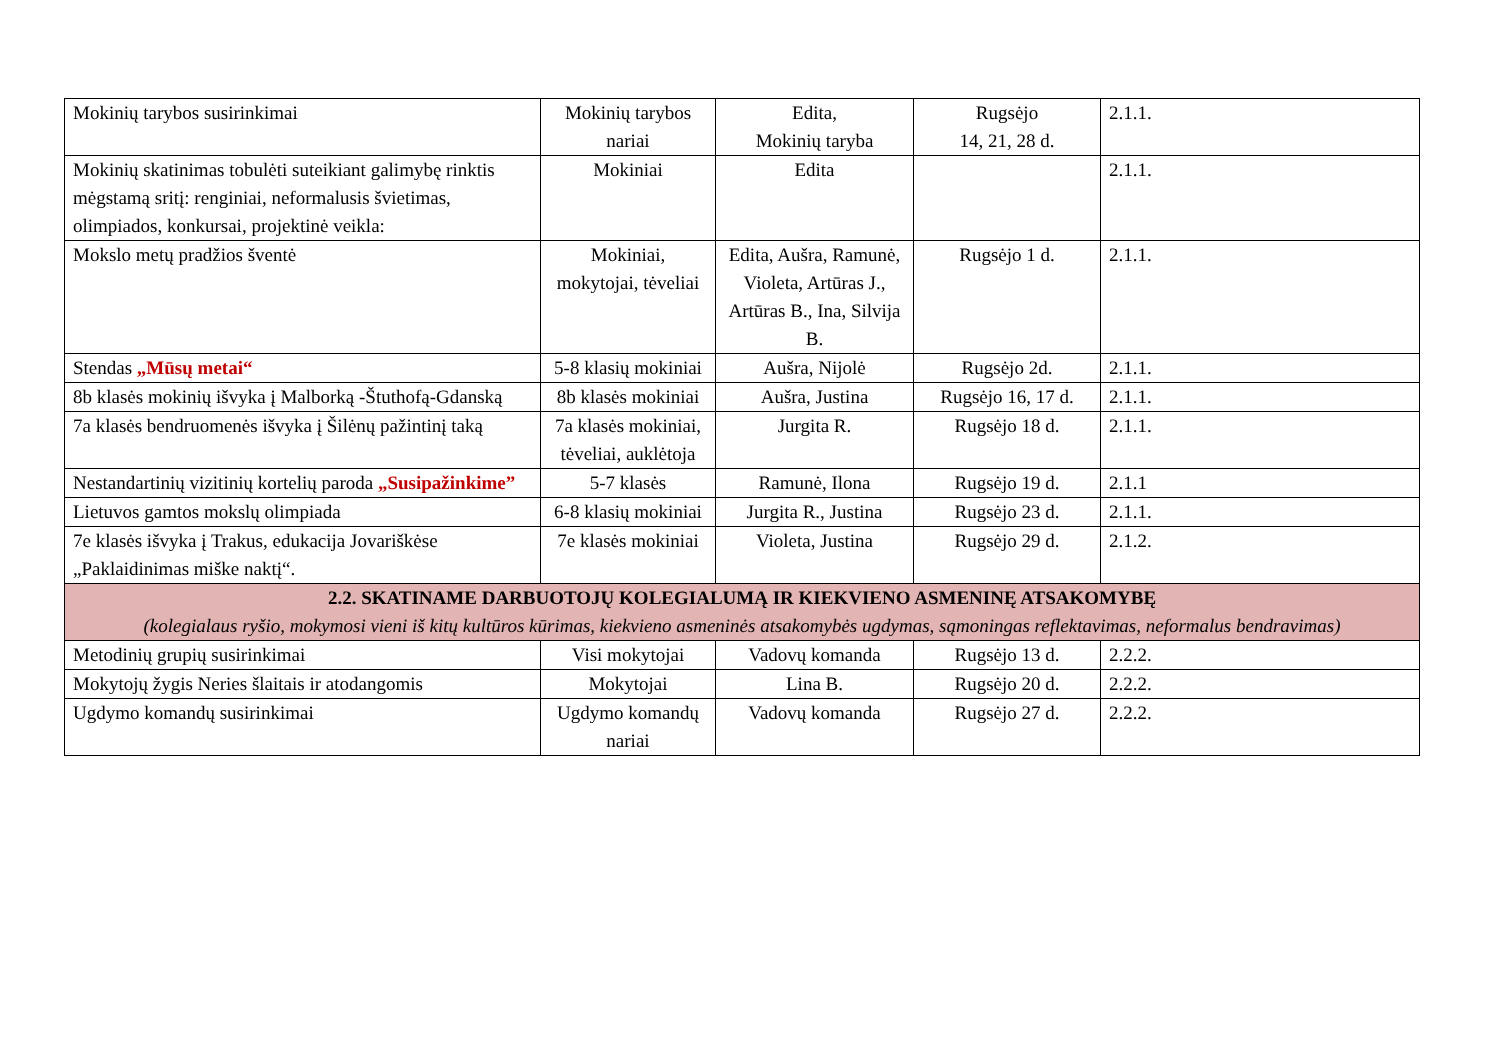| Mokinių tarybos susirinkimai | Mokinių tarybos nariai | Edita, Mokinių taryba | Rugsėjo 14, 21, 28 d. | 2.1.1. |
| Mokinių skatinimas tobulėti suteikiant galimybę rinktis mėgstamą sritį: renginiai, neformalusis švietimas, olimpiados, konkursai, projektinė veikla: | Mokiniai | Edita | | 2.1.1. |
| Mokslo metų pradžios šventė | Mokiniai, mokytojai, tėveliai | Edita, Aušra, Ramunė, Violeta, Artūras J., Artūras B., Ina, Silvija B. | Rugsėjo 1 d. | 2.1.1. |
| Stendas „Mūsų metai“ | 5-8 klasių mokiniai | Aušra, Nijolė | Rugsėjo 2d. | 2.1.1. |
| 8b klasės mokinių išvyka į Malborką -Štuthofą-Gdanską | 8b klasės mokiniai | Aušra, Justina | Rugsėjo 16, 17 d. | 2.1.1. |
| 7a klasės bendruomenės išvyka į Šilėnų pažintinį taką | 7a klasės mokiniai, tėveliai, auklėtoja | Jurgita R. | Rugsėjo 18 d. | 2.1.1. |
| Nestandartinių vizitinių kortelių paroda „Susipažinkime” | 5-7 klasės | Ramunė, Ilona | Rugsėjo 19 d. | 2.1.1 |
| Lietuvos gamtos mokslų olimpiada | 6-8 klasių mokiniai | Jurgita R., Justina | Rugsėjo 23 d. | 2.1.1. |
| 7e klasės išvyka į Trakus, edukacija Jovariškėse „Paklaidinimas miške naktį“. | 7e klasės mokiniai | Violeta, Justina | Rugsėjo 29 d. | 2.1.2. |
| 2.2. SKATINAME DARBUOTOJŲ KOLEGIALUMĄ IR KIEKVIENO ASMENINĘ ATSAKOMYBĘ (kolegialaus ryšio, mokymosi vieni iš kitų kultūros kūrimas, kiekvieno asmeninės atsakomybės ugdymas, sąmoningas reflektavimas, neformalus bendravimas) | | | | |
| Metodinių grupių susirinkimai | Visi mokytojai | Vadovų komanda | Rugsėjo 13 d. | 2.2.2. |
| Mokytojų žygis Neries šlaitais ir atodangomis | Mokytojai | Lina B. | Rugsėjo 20 d. | 2.2.2. |
| Ugdymo komandų susirinkimai | Ugdymo komandų nariai | Vadovų komanda | Rugsėjo 27 d. | 2.2.2. |